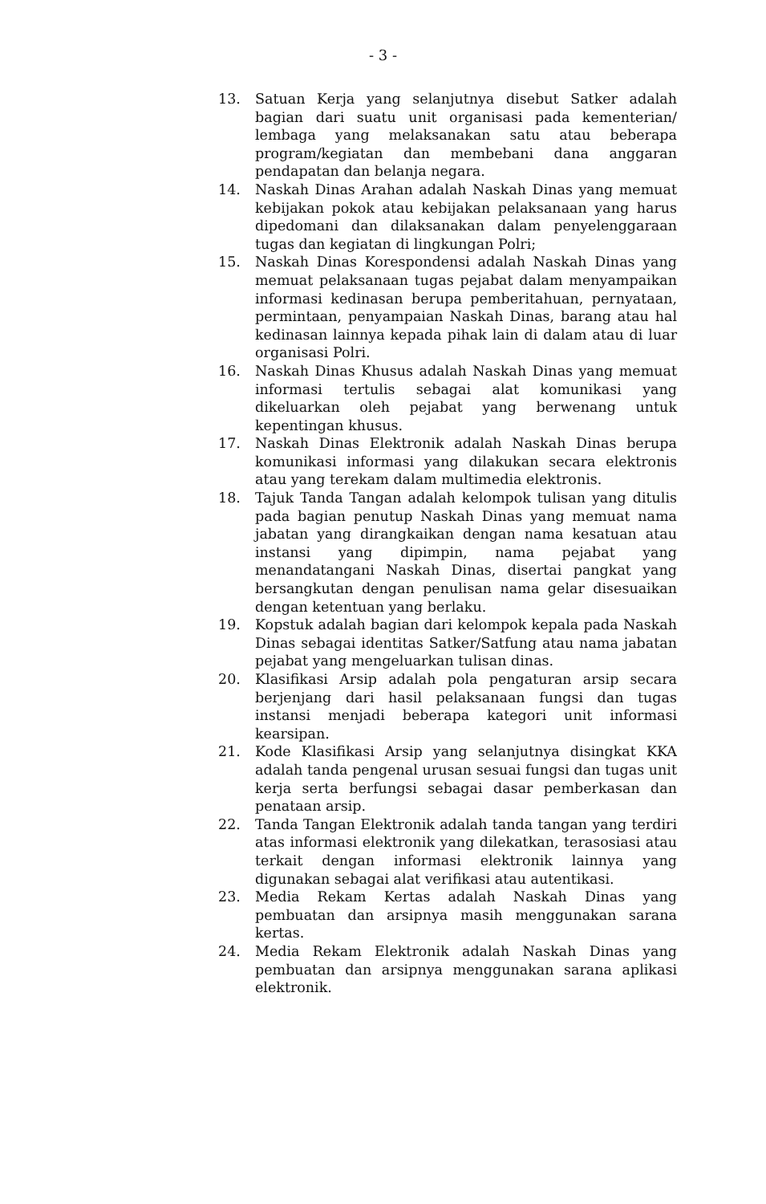- 3 -
13. Satuan Kerja yang selanjutnya disebut Satker adalah bagian dari suatu unit organisasi pada kementerian/ lembaga yang melaksanakan satu atau beberapa program/kegiatan dan membebani dana anggaran pendapatan dan belanja negara.
14. Naskah Dinas Arahan adalah Naskah Dinas yang memuat kebijakan pokok atau kebijakan pelaksanaan yang harus dipedomani dan dilaksanakan dalam penyelenggaraan tugas dan kegiatan di lingkungan Polri;
15. Naskah Dinas Korespondensi adalah Naskah Dinas yang memuat pelaksanaan tugas pejabat dalam menyampaikan informasi kedinasan berupa pemberitahuan, pernyataan, permintaan, penyampaian Naskah Dinas, barang atau hal kedinasan lainnya kepada pihak lain di dalam atau di luar organisasi Polri.
16. Naskah Dinas Khusus adalah Naskah Dinas yang memuat informasi tertulis sebagai alat komunikasi yang dikeluarkan oleh pejabat yang berwenang untuk kepentingan khusus.
17. Naskah Dinas Elektronik adalah Naskah Dinas berupa komunikasi informasi yang dilakukan secara elektronis atau yang terekam dalam multimedia elektronis.
18. Tajuk Tanda Tangan adalah kelompok tulisan yang ditulis pada bagian penutup Naskah Dinas yang memuat nama jabatan yang dirangkaikan dengan nama kesatuan atau instansi yang dipimpin, nama pejabat yang menandatangani Naskah Dinas, disertai pangkat yang bersangkutan dengan penulisan nama gelar disesuaikan dengan ketentuan yang berlaku.
19. Kopstuk adalah bagian dari kelompok kepala pada Naskah Dinas sebagai identitas Satker/Satfung atau nama jabatan pejabat yang mengeluarkan tulisan dinas.
20. Klasifikasi Arsip adalah pola pengaturan arsip secara berjenjang dari hasil pelaksanaan fungsi dan tugas instansi menjadi beberapa kategori unit informasi kearsipan.
21. Kode Klasifikasi Arsip yang selanjutnya disingkat KKA adalah tanda pengenal urusan sesuai fungsi dan tugas unit kerja serta berfungsi sebagai dasar pemberkasan dan penataan arsip.
22. Tanda Tangan Elektronik adalah tanda tangan yang terdiri atas informasi elektronik yang dilekatkan, terasosiasi atau terkait dengan informasi elektronik lainnya yang digunakan sebagai alat verifikasi atau autentikasi.
23. Media Rekam Kertas adalah Naskah Dinas yang pembuatan dan arsipnya masih menggunakan sarana kertas.
24. Media Rekam Elektronik adalah Naskah Dinas yang pembuatan dan arsipnya menggunakan sarana aplikasi elektronik.